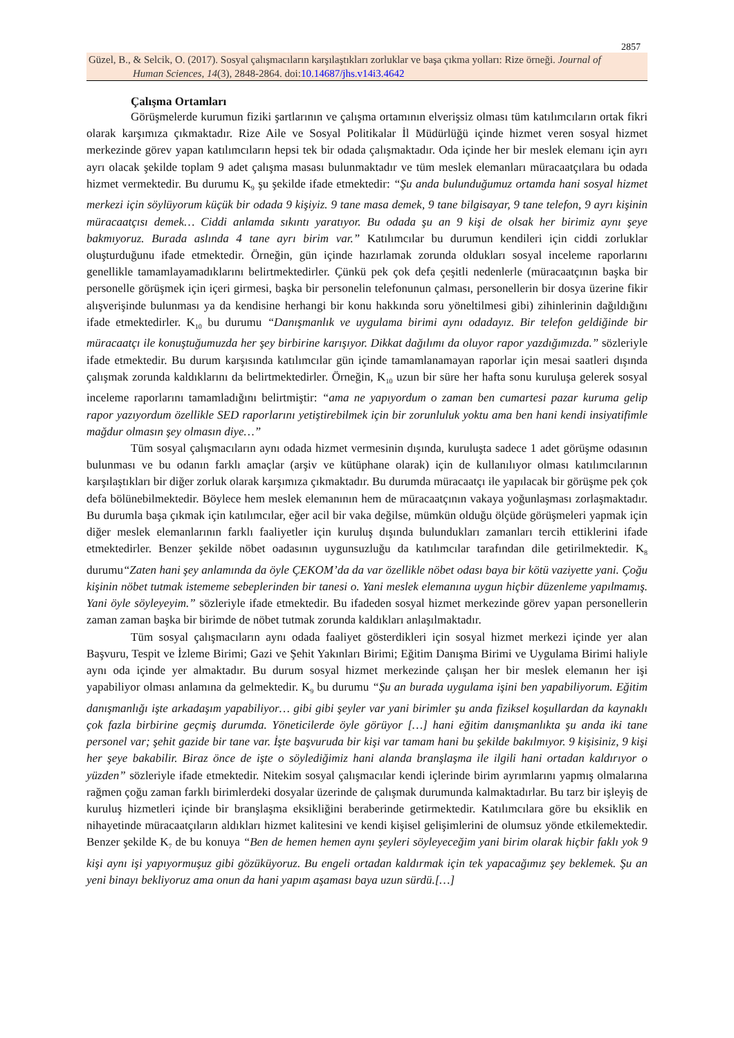2857
Güzel, B., & Selcik, O. (2017). Sosyal çalışmacıların karşılaştıkları zorluklar ve başa çıkma yolları: Rize örneği. Journal of
Human Sciences, 14(3), 2848-2864. doi:10.14687/jhs.v14i3.4642
Çalışma Ortamları
Görüşmelerde kurumun fiziki şartlarının ve çalışma ortamının elverişsiz olması tüm katılımcıların ortak fikri olarak karşımıza çıkmaktadır. Rize Aile ve Sosyal Politikalar İl Müdürlüğü içinde hizmet veren sosyal hizmet merkezinde görev yapan katılımcıların hepsi tek bir odada çalışmaktadır. Oda içinde her bir meslek elemanı için ayrı ayrı olacak şekilde toplam 9 adet çalışma masası bulunmaktadır ve tüm meslek elemanları müracaatçılara bu odada hizmet vermektedir. Bu durumu K<sub>9</sub> şu şekilde ifade etmektedir: “Şu anda bulunduğumuz ortamda hani sosyal hizmet merkezi için söylüyorum küçük bir odada 9 kişiyiz. 9 tane masa demek, 9 tane bilgisayar, 9 tane telefon, 9 ayrı kişinin müracaatçısı demek… Ciddi anlamda sıkıntı yaratıyor. Bu odada şu an 9 kişi de olsak her birimiz aynı şeye bakmıyoruz. Burada aslında 4 tane ayrı birim var.” Katılımcılar bu durumun kendileri için ciddi zorluklar oluşturduğunu ifade etmektedir. Örneğin, gün içinde hazırlamak zorunda oldukları sosyal inceleme raporlarını genellikle tamamlayamadıklarını belirtmektedirler. Çünkü pek çok defa çeşitli nedenlerle (müracaatçının başka bir personelle görüşmek için içeri girmesi, başka bir personelin telefonunun çalması, personellerin bir dosya üzerine fikir alışverişinde bulunması ya da kendisine herhangi bir konu hakkında soru yöneltilmesi gibi) zihinlerinin dağıldığını ifade etmektedirler. K<sub>10</sub> bu durumu “Danışmanlık ve uygulama birimi aynı odadayız. Bir telefon geldiğinde bir müracaatçı ile konuştuğumuzda her şey birbirine karışıyor. Dikkat dağılımı da oluyor rapor yazdığımızda.” sözleriyle ifade etmektedir. Bu durum karşısında katılımcılar gün içinde tamamlanamayan raporlar için mesai saatleri dışında çalışmak zorunda kaldıklarını da belirtmektedirler. Örneğin, K<sub>10</sub> uzun bir süre her hafta sonu kuruluşa gelerek sosyal inceleme raporlarını tamamladığını belirtmiştir: “ama ne yapıyordum o zaman ben cumartesi pazar kuruma gelip rapor yazıyordum özellikle SED raporlarını yetiştirebilmek için bir zorunluluk yoktu ama ben hani kendi insiyatifimle mağdur olmasın şey olmasın diye…”
Tüm sosyal çalışmacıların aynı odada hizmet vermesinin dışında, kuruluşta sadece 1 adet görüşme odasının bulunması ve bu odanın farklı amaçlar (arşiv ve kütüphane olarak) için de kullanılıyor olması katılımcılarının karşılaştıkları bir diğer zorluk olarak karşımıza çıkmaktadır. Bu durumda müracaatçı ile yapılacak bir görüşme pek çok defa bölünebilmektedir. Böylece hem meslek elemanının hem de müracaatçının vakaya yoğunlaşması zorlaşmaktadır. Bu durumla başa çıkmak için katılımcılar, eğer acil bir vaka değilse, mümkün olduğu ölçüde görüşmeleri yapmak için diğer meslek elemanlarının farklı faaliyetler için kuruluş dışında bulundukları zamanları tercih ettiklerini ifade etmektedirler. Benzer şekilde nöbet oadasının uygunsuzluğu da katılımcılar tarafından dile getirilmektedir. K<sub>8</sub> durumu“Zaten hani şey anlamında da öyle ÇEKOM’da da var özellikle nöbet odası baya bir kötü vaziyette yani. Çoğu kişinin nöbet tutmak istememe sebeplerinden bir tanesi o. Yani meslek elemanına uygun hiçbir düzenleme yapılmamış. Yani öyle söyleyeyim.” sözleriyle ifade etmektedir. Bu ifadeden sosyal hizmet merkezinde görev yapan personellerin zaman zaman başka bir birimde de nöbet tutmak zorunda kaldıkları anlaşılmaktadır.
Tüm sosyal çalışmacıların aynı odada faaliyet gösterdikleri için sosyal hizmet merkezi içinde yer alan Başvuru, Tespit ve İzleme Birimi; Gazi ve Şehit Yakınları Birimi; Eğitim Danışma Birimi ve Uygulama Birimi haliyle aynı oda içinde yer almaktadır. Bu durum sosyal hizmet merkezinde çalışan her bir meslek elemanın her işi yapabiliyor olması anlamına da gelmektedir. K<sub>9</sub> bu durumu “Şu an burada uygulama işini ben yapabiliyorum. Eğitim danışmanlığı işte arkadaşım yapabiliyor… gibi gibi şeyler var yani birimler şu anda fiziksel koşullardan da kaynaklı çok fazla birbirine geçmiş durumda. Yöneticilerde öyle görüyor […] hani eğitim danışmanlıkta şu anda iki tane personel var; şehit gazide bir tane var. İşte başvuruda bir kişi var tamam hani bu şekilde bakılmıyor. 9 kişisiniz, 9 kişi her şeye bakabilir. Biraz önce de işte o söylediğimiz hani alanda branşlaşma ile ilgili hani ortadan kaldırıyor o yüzden” sözleriyle ifade etmektedir. Nitekim sosyal çalışmacılar kendi içlerinde birim ayrımlarını yapmış olmalarına rağmen çoğu zaman farklı birimlerdeki dosyalar üzerinde de çalışmak durumunda kalmaktadırlar. Bu tarz bir işleyiş de kuruluş hizmetleri içinde bir branşlaşma eksikliğini beraberinde getirmektedir. Katılımcılara göre bu eksiklik en nihayetinde müracaatçıların aldıkları hizmet kalitesini ve kendi kişisel gelişimlerini de olumsuz yönde etkilemektedir. Benzer şekilde K<sub>7</sub> de bu konuya “Ben de hemen hemen aynı şeyleri söyleyeceğim yani birim olarak hiçbir faklı yok 9 kişi aynı işi yapıyormuşuz gibi gözüküyoruz. Bu engeli ortadan kaldırmak için tek yapacağımız şey beklemek. Şu an yeni binayı bekliyoruz ama onun da hani yapım aşaması baya uzun sürdü.[…]